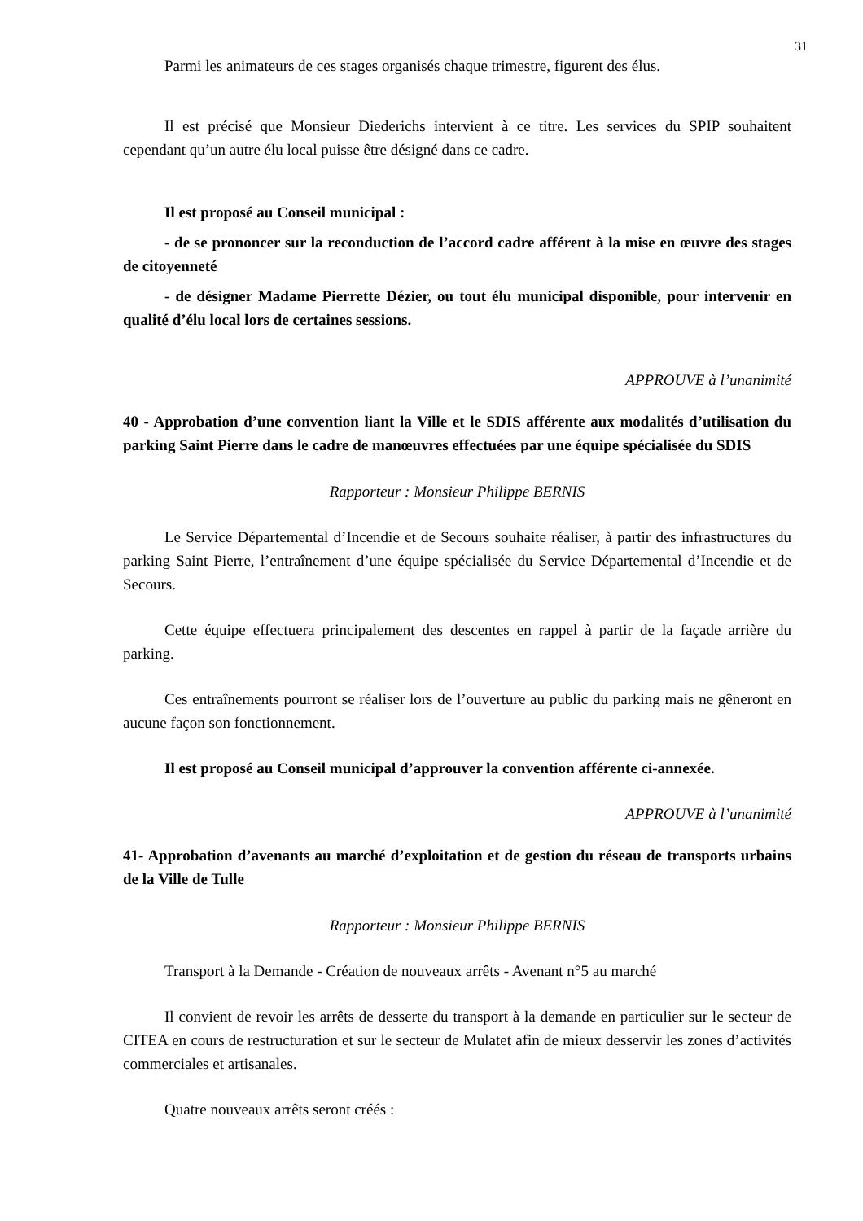31
Parmi les animateurs de ces stages organisés chaque trimestre, figurent des élus.
Il est précisé que Monsieur Diederichs intervient à ce titre. Les services du SPIP souhaitent cependant qu’un autre élu local puisse être désigné dans ce cadre.
Il est proposé au Conseil municipal :
- de se prononcer sur la reconduction de l’accord cadre afférent à la mise en œuvre des stages de citoyenneté
- de désigner Madame Pierrette Dézier, ou tout élu municipal disponible, pour intervenir en qualité d’élu local lors de certaines sessions.
APPROUVE à l’unanimité
40 - Approbation d’une convention liant la Ville et le SDIS afférente aux modalités d’utilisation du parking Saint Pierre dans le cadre de manœuvres effectuées par une équipe spécialisée du SDIS
Rapporteur : Monsieur Philippe BERNIS
Le Service Départemental d’Incendie et de Secours souhaite réaliser, à partir des infrastructures du parking Saint Pierre, l’entraînement d’une équipe spécialisée du Service Départemental d’Incendie et de Secours.
Cette équipe effectuera principalement des descentes en rappel à partir de la façade arrière du parking.
Ces entraînements pourront se réaliser lors de l’ouverture au public du parking mais ne gêneront en aucune façon son fonctionnement.
Il est proposé au Conseil municipal d’approuver la convention afférente ci-annexée.
APPROUVE à l’unanimité
41- Approbation d’avenants au marché d’exploitation et de gestion du réseau de transports urbains de la Ville de Tulle
Rapporteur : Monsieur Philippe BERNIS
Transport à la Demande - Création de nouveaux arrêts - Avenant n°5 au marché
Il convient de revoir les arrêts de desserte du transport à la demande en particulier sur le secteur de CITEA en cours de restructuration et sur le secteur de Mulatet afin de mieux desservir les zones d’activités commerciales et artisanales.
Quatre nouveaux arrêts seront créés :